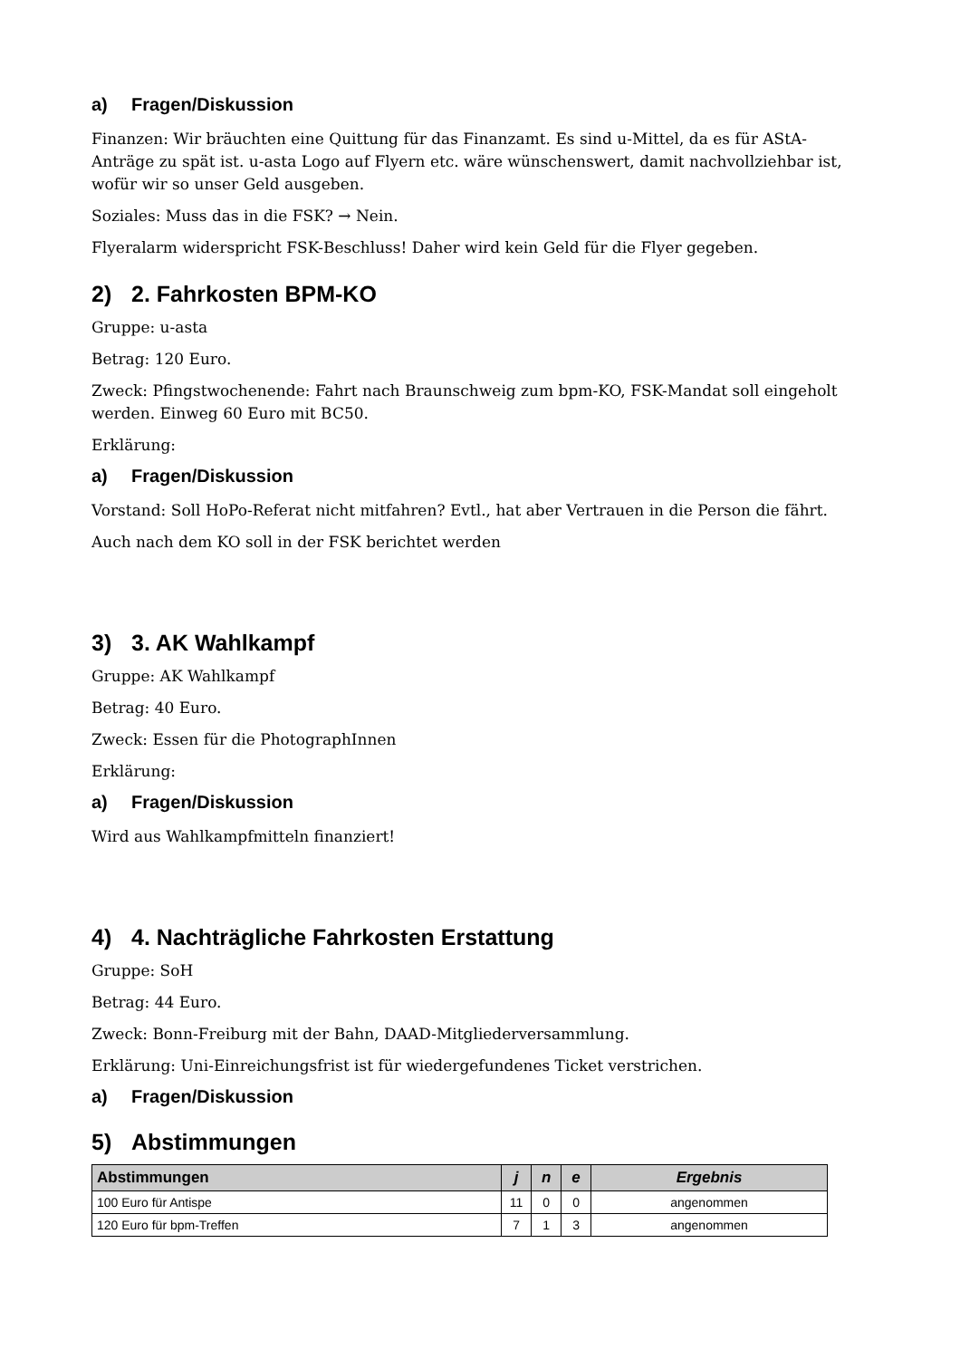a) Fragen/Diskussion
Finanzen: Wir bräuchten eine Quittung für das Finanzamt. Es sind u-Mittel, da es für AStA-Anträge zu spät ist. u-asta Logo auf Flyern etc. wäre wünschenswert, damit nachvollziehbar ist, wofür wir so unser Geld ausgeben.
Soziales: Muss das in die FSK? → Nein.
Flyeralarm widerspricht FSK-Beschluss! Daher wird kein Geld für die Flyer gegeben.
2) 2. Fahrkosten BPM-KO
Gruppe: u-asta
Betrag: 120 Euro.
Zweck: Pfingstwochenende: Fahrt nach Braunschweig zum bpm-KO, FSK-Mandat soll eingeholt werden. Einweg 60 Euro mit BC50.
Erklärung:
a) Fragen/Diskussion
Vorstand: Soll HoPo-Referat nicht mitfahren? Evtl., hat aber Vertrauen in die Person die fährt.
Auch nach dem KO soll in der FSK berichtet werden
3) 3. AK Wahlkampf
Gruppe: AK Wahlkampf
Betrag: 40 Euro.
Zweck: Essen für die PhotographInnen
Erklärung:
a) Fragen/Diskussion
Wird aus Wahlkampfmitteln finanziert!
4) 4. Nachträgliche Fahrkosten Erstattung
Gruppe: SoH
Betrag: 44 Euro.
Zweck: Bonn-Freiburg mit der Bahn, DAAD-Mitgliederversammlung.
Erklärung: Uni-Einreichungsfrist ist für wiedergefundenes Ticket verstrichen.
a) Fragen/Diskussion
5) Abstimmungen
| Abstimmungen | j | n | e | Ergebnis |
| --- | --- | --- | --- | --- |
| 100 Euro für Antispe | 11 | 0 | 0 | angenommen |
| 120 Euro für bpm-Treffen | 7 | 1 | 3 | angenommen |